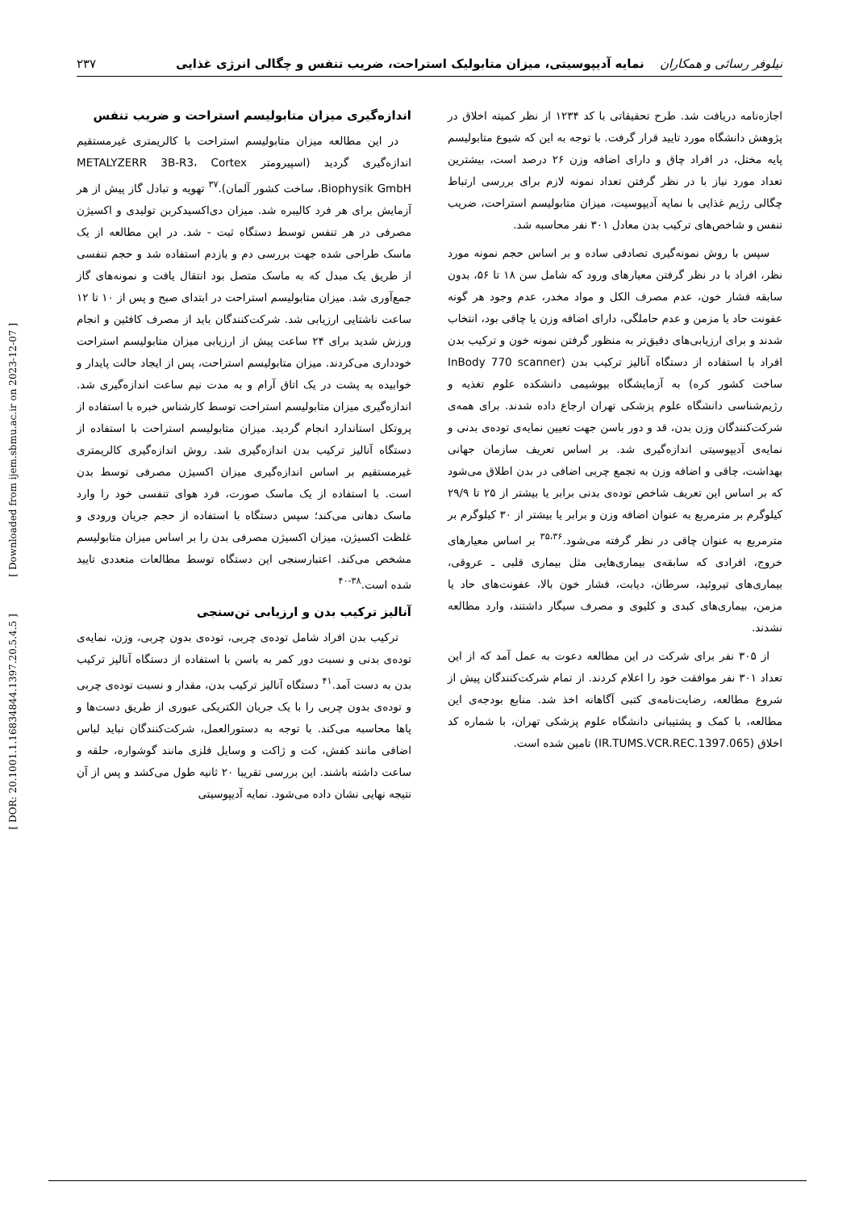نیلوفر رسائی و همکاران نمایه آدیپوسیتی، میزان متابولیک استراحت، ضریب تنفس و چگالی انرژی غذایی ۲۳۷
اجازه‌نامه دریافت شد. طرح تحقیقاتی با کد ۱۲۳۴ از نظر کمیته اخلاق در پژوهش دانشگاه مورد تایید قرار گرفت. با توجه به این که شیوع متابولیسم پایه مختل، در افراد چاق و دارای اضافه وزن ۲۶ درصد است، بیشترین تعداد مورد نیاز با در نظر گرفتن تعداد نمونه لازم برای بررسی ارتباط چگالی رژیم غذایی با نمایه آدیپوسیت، میزان متابولیسم استراحت، ضریب تنفس و شاخص‌های ترکیب بدن معادل ۳۰۱ نفر محاسبه شد.
سپس با روش نمونه‌گیری تصادفی ساده و بر اساس حجم نمونه مورد نظر، افراد با در نظر گرفتن معیارهای ورود که شامل سن ۱۸ تا ۵۶، بدون سابقه فشار خون، عدم مصرف الکل و مواد مخدر، عدم وجود هر گونه عفونت حاد یا مزمن و عدم حاملگی، دارای اضافه وزن یا چاقی بود، انتخاب شدند و برای ارزیابی‌های دقیق‌تر به منظور گرفتن نمونه خون و ترکیب بدن افراد با استفاده از دستگاه آنالیز ترکیب بدن (InBody 770 scanner ساخت کشور کره) به آزمایشگاه بیوشیمی دانشکده علوم تغذیه و رژیم‌شناسی دانشگاه علوم پزشکی تهران ارجاع داده شدند. برای همه‌ی شرکت‌کنندگان وزن بدن، قد و دور باسن جهت تعیین نمایه‌ی توده‌ی بدنی و نمایه‌ی آدیپوسیتی اندازه‌گیری شد. بر اساس تعریف سازمان جهانی بهداشت، چاقی و اضافه وزن به تجمع چربی اضافی در بدن اطلاق می‌شود که بر اساس این تعریف شاخص توده‌ی بدنی برابر یا بیشتر از ۲۵ تا ۲۹/۹ کیلوگرم بر مترمربع به عنوان اضافه وزن و برابر یا بیشتر از ۳۰ کیلوگرم بر مترمربع به عنوان چاقی در نظر گرفته می‌شود.<sup>۳۵،۳۶</sup> بر اساس معیارهای خروج، افرادی که سابقه‌ی بیماری‌هایی مثل بیماری قلبی ـ عروقی، بیماری‌های تیروئید، سرطان، دیابت، فشار خون بالا، عفونت‌های حاد یا مزمن، بیماری‌های کبدی و کلیوی و مصرف سیگار داشتند، وارد مطالعه نشدند.
از ۳۰۵ نفر برای شرکت در این مطالعه دعوت به عمل آمد که از این تعداد ۳۰۱ نفر موافقت خود را اعلام کردند. از تمام شرکت‌کنندگان پیش از شروع مطالعه، رضایت‌نامه‌ی کتبی آگاهانه اخذ شد. منابع بودجه‌ی این مطالعه، با کمک و پشتیبانی دانشگاه علوم پزشکی تهران، با شماره کد اخلاق (IR.TUMS.VCR.REC.1397.065) تامین شده است.
اندازه‌گیری میزان متابولیسم استراحت و ضریب تنفس
در این مطالعه میزان متابولیسم استراحت با کالریمتری غیرمستقیم اندازه‌گیری گردید (اسپیرومتر METALYZERR 3B-R3، Cortex Biophysik GmbH، ساخت کشور آلمان).<sup>۳۷</sup> تهویه و تبادل گاز پیش از هر آزمایش برای هر فرد کالیبره شد. میزان دی‌اکسیدکربن تولیدی و اکسیژن مصرفی در هر تنفس توسط دستگاه ثبت - شد. در این مطالعه از یک ماسک طراحی شده جهت بررسی دم و بازدم استفاده شد و حجم تنفسی از طریق یک مبدل که به ماسک متصل بود انتقال یافت و نمونه‌های گاز جمع‌آوری شد. میزان متابولیسم استراحت در ابتدای صبح و پس از ۱۰ تا ۱۲ ساعت ناشتایی ارزیابی شد. شرکت‌کنندگان باید از مصرف کافئین و انجام ورزش شدید برای ۲۴ ساعت پیش از ارزیابی میزان متابولیسم استراحت خودداری می‌کردند. میزان متابولیسم استراحت، پس از ایجاد حالت پایدار و خوابیده به پشت در یک اتاق آرام و به مدت نیم ساعت اندازه‌گیری شد. اندازه‌گیری میزان متابولیسم استراحت توسط کارشناس خبره با استفاده از پروتکل استاندارد انجام گردید. میزان متابولیسم استراحت با استفاده از دستگاه آنالیز ترکیب بدن اندازه‌گیری شد. روش اندازه‌گیری کالریمتری غیرمستقیم بر اساس اندازه‌گیری میزان اکسیژن مصرفی توسط بدن است. با استفاده از یک ماسک صورت، فرد هوای تنفسی خود را وارد ماسک دهانی می‌کند؛ سپس دستگاه با استفاده از حجم جریان ورودی و غلظت اکسیژن، میزان اکسیژن مصرفی بدن را بر اساس میزان متابولیسم مشخص می‌کند. اعتبارسنجی این دستگاه توسط مطالعات متعددی تایید شده است.<sup>۳۸-۴۰</sup>
آنالیز ترکیب بدن و ارزیابی تن‌سنجی
ترکیب بدن افراد شامل توده‌ی چربی، توده‌ی بدون چربی، وزن، نمایه‌ی توده‌ی بدنی و نسبت دور کمر به باسن با استفاده از دستگاه آنالیز ترکیب بدن به دست آمد.<sup>۴۱</sup> دستگاه آنالیز ترکیب بدن، مقدار و نسبت توده‌ی چربی و توده‌ی بدون چربی را با یک جریان الکتریکی عبوری از طریق دست‌ها و پاها محاسبه می‌کند. با توجه به دستورالعمل، شرکت‌کنندگان نباید لباس اضافی مانند کفش، کت و ژاکت و وسایل فلزی مانند گوشواره، حلقه و ساعت داشته باشند. این بررسی تقریبا ۲۰ ثانیه طول می‌کشد و پس از آن نتیجه نهایی نشان داده می‌شود. نمایه آدیپوسیتی
[ DOR: 20.1001.1.16834844.1397.20.5.4.5 ] [ Downloaded from ijem.sbmu.ac.ir on 2023-12-07 ]